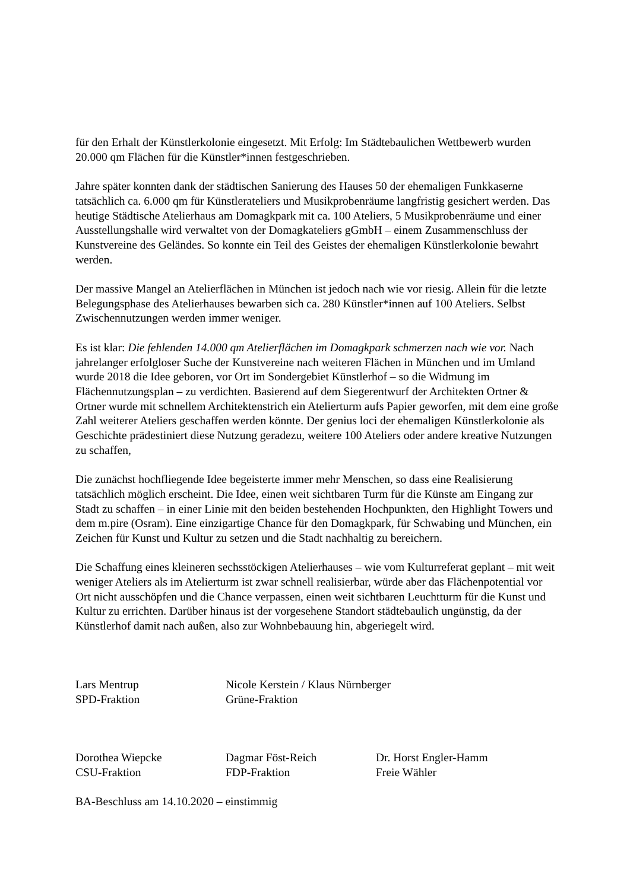für den Erhalt der Künstlerkolonie eingesetzt. Mit Erfolg: Im Städtebaulichen Wettbewerb wurden 20.000 qm Flächen für die Künstler*innen festgeschrieben.
Jahre später konnten dank der städtischen Sanierung des Hauses 50 der ehemaligen Funkkaserne tatsächlich ca. 6.000 qm für Künstlerateliers und Musikprobenräume langfristig gesichert werden. Das heutige Städtische Atelierhaus am Domagkpark mit ca. 100 Ateliers, 5 Musikprobenräume und einer Ausstellungshalle wird verwaltet von der Domagkateliers gGmbH – einem Zusammenschluss der Kunstvereine des Geländes. So konnte ein Teil des Geistes der ehemaligen Künstlerkolonie bewahrt werden.
Der massive Mangel an Atelierflächen in München ist jedoch nach wie vor riesig. Allein für die letzte Belegungsphase des Atelierhauses bewarben sich ca. 280 Künstler*innen auf 100 Ateliers. Selbst Zwischennutzungen werden immer weniger.
Es ist klar: Die fehlenden 14.000 qm Atelierflächen im Domagkpark schmerzen nach wie vor. Nach jahrelanger erfolgloser Suche der Kunstvereine nach weiteren Flächen in München und im Umland wurde 2018 die Idee geboren, vor Ort im Sondergebiet Künstlerhof – so die Widmung im Flächennutzungsplan – zu verdichten. Basierend auf dem Siegerentwurf der Architekten Ortner & Ortner wurde mit schnellem Architektenstrich ein Atelierturm aufs Papier geworfen, mit dem eine große Zahl weiterer Ateliers geschaffen werden könnte. Der genius loci der ehemaligen Künstlerkolonie als Geschichte prädestiniert diese Nutzung geradezu, weitere 100 Ateliers oder andere kreative Nutzungen zu schaffen,
Die zunächst hochfliegende Idee begeisterte immer mehr Menschen, so dass eine Realisierung tatsächlich möglich erscheint. Die Idee, einen weit sichtbaren Turm für die Künste am Eingang zur Stadt zu schaffen – in einer Linie mit den beiden bestehenden Hochpunkten, den Highlight Towers und dem m.pire (Osram). Eine einzigartige Chance für den Domagkpark, für Schwabing und München, ein Zeichen für Kunst und Kultur zu setzen und die Stadt nachhaltig zu bereichern.
Die Schaffung eines kleineren sechsstöckigen Atelierhauses – wie vom Kulturreferat geplant – mit weit weniger Ateliers als im Atelierturm ist zwar schnell realisierbar, würde aber das Flächenpotential vor Ort nicht ausschöpfen und die Chance verpassen, einen weit sichtbaren Leuchtturm für die Kunst und Kultur zu errichten. Darüber hinaus ist der vorgesehene Standort städtebaulich ungünstig, da der Künstlerhof damit nach außen, also zur Wohnbebauung hin, abgeriegelt wird.
Lars Mentrup
SPD-Fraktion
Nicole Kerstein / Klaus Nürnberger
Grüne-Fraktion
Dorothea Wiepcke
CSU-Fraktion
Dagmar Föst-Reich
FDP-Fraktion
Dr. Horst Engler-Hamm
Freie Wähler
BA-Beschluss am 14.10.2020 – einstimmig